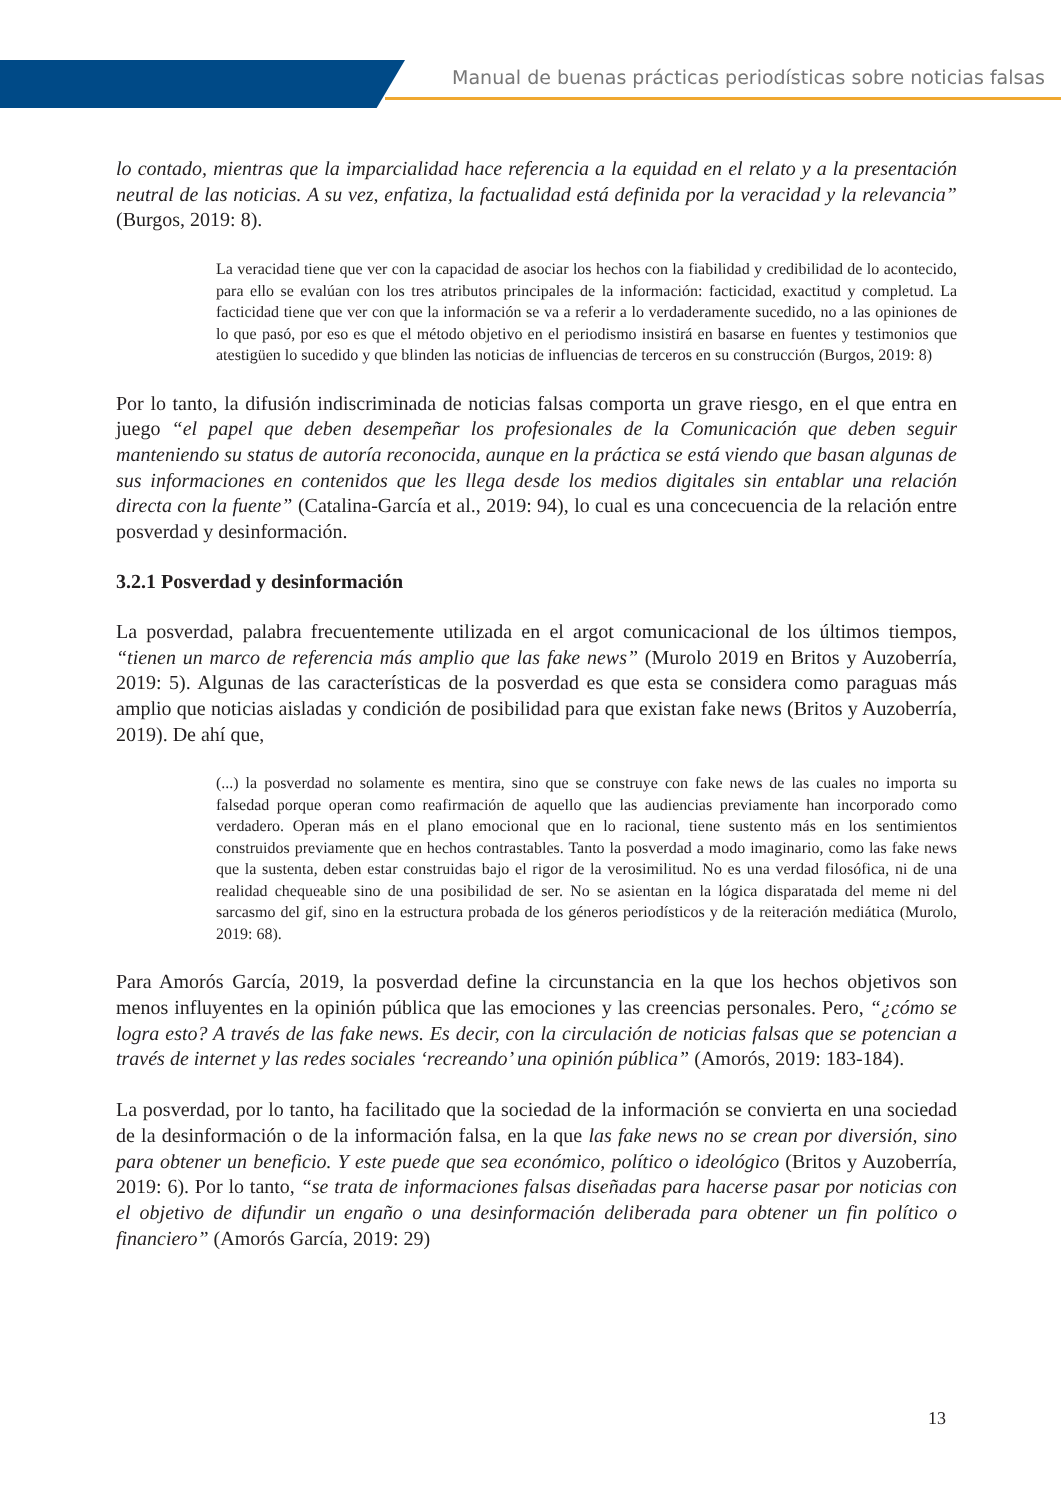Manual de buenas prácticas periodísticas sobre noticias falsas
lo contado, mientras que la imparcialidad hace referencia a la equidad en el relato y a la presentación neutral de las noticias. A su vez, enfatiza, la factualidad está definida por la veracidad y la relevancia” (Burgos, 2019: 8).
La veracidad tiene que ver con la capacidad de asociar los hechos con la fiabilidad y credibilidad de lo acontecido, para ello se evalúan con los tres atributos principales de la información: facticidad, exactitud y completud. La facticidad tiene que ver con que la información se va a referir a lo verdaderamente sucedido, no a las opiniones de lo que pasó, por eso es que el método objetivo en el periodismo insistirá en basarse en fuentes y testimonios que atestigüen lo sucedido y que blinden las noticias de influencias de terceros en su construcción (Burgos, 2019: 8)
Por lo tanto, la difusión indiscriminada de noticias falsas comporta un grave riesgo, en el que entra en juego “el papel que deben desempeñar los profesionales de la Comunicación que deben seguir manteniendo su status de autoría reconocida, aunque en la práctica se está viendo que basan algunas de sus informaciones en contenidos que les llega desde los medios digitales sin entablar una relación directa con la fuente” (Catalina-García et al., 2019: 94), lo cual es una concecuencia de la relación entre posverdad y desinformación.
3.2.1 Posverdad y desinformación
La posverdad, palabra frecuentemente utilizada en el argot comunicacional de los últimos tiempos, “tienen un marco de referencia más amplio que las fake news” (Murolo 2019 en Britos y Auzoberría, 2019: 5). Algunas de las características de la posverdad es que esta se considera como paraguas más amplio que noticias aisladas y condición de posibilidad para que existan fake news (Britos y Auzoberría, 2019). De ahí que,
(...) la posverdad no solamente es mentira, sino que se construye con fake news de las cuales no importa su falsedad porque operan como reafirmación de aquello que las audiencias previamente han incorporado como verdadero. Operan más en el plano emocional que en lo racional, tiene sustento más en los sentimientos construidos previamente que en hechos contrastables. Tanto la posverdad a modo imaginario, como las fake news que la sustenta, deben estar construidas bajo el rigor de la verosimilitud. No es una verdad filosófica, ni de una realidad chequeable sino de una posibilidad de ser. No se asientan en la lógica disparatada del meme ni del sarcasmo del gif, sino en la estructura probada de los géneros periodísticos y de la reiteración mediática (Murolo, 2019: 68).
Para Amorós García, 2019, la posverdad define la circunstancia en la que los hechos objetivos son menos influyentes en la opinión pública que las emociones y las creencias personales. Pero, “¿cómo se logra esto? A través de las fake news. Es decir, con la circulación de noticias falsas que se potencian a través de internet y las redes sociales ‘recreando’ una opinión pública” (Amorós, 2019: 183-184).
La posverdad, por lo tanto, ha facilitado que la sociedad de la información se convierta en una sociedad de la desinformación o de la información falsa, en la que las fake news no se crean por diversión, sino para obtener un beneficio. Y este puede que sea económico, político o ideológico (Britos y Auzoberría, 2019: 6). Por lo tanto, “se trata de informaciones falsas diseñadas para hacerse pasar por noticias con el objetivo de difundir un engaño o una desinformación deliberada para obtener un fin político o financiero” (Amorós García, 2019: 29)
13